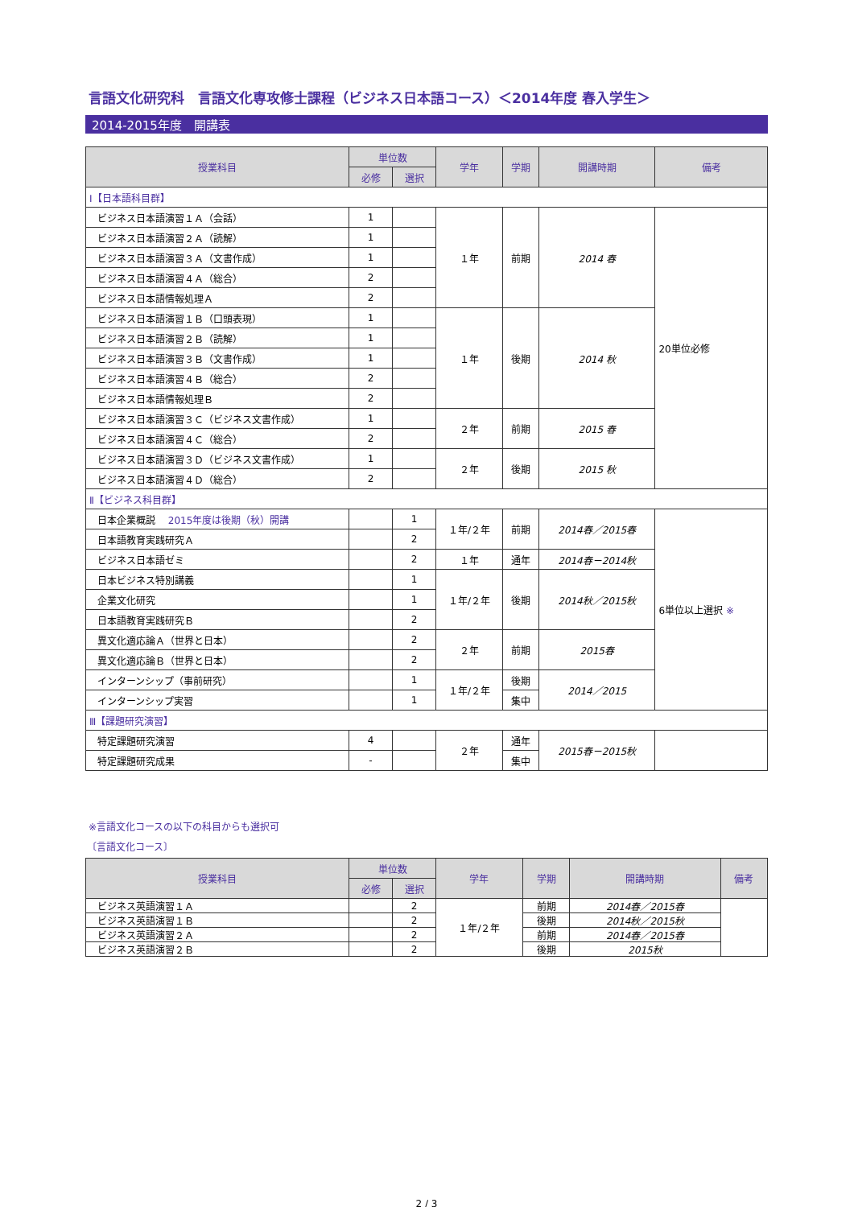言語文化研究科　言語文化専攻修士課程（ビジネス日本語コース）＜2014年度 春入学生＞
2014-2015年度　開講表
| 授業科目 | 単位数 | | 学年 | 学期 | 開講時期 | 備考 |
| --- | --- | --- | --- | --- | --- | --- |
| | 必修 | 選択 | | | | |
| Ⅰ【日本語科目群】 | | | | | | |
| ビジネス日本語演習１Ａ（会話） | 1 | | １年 | 前期 | 2014 春 | 20単位必修 |
| ビジネス日本語演習２Ａ（読解） | 1 | | | | | |
| ビジネス日本語演習３Ａ（文書作成） | 1 | | | | | |
| ビジネス日本語演習４Ａ（総合） | 2 | | | | | |
| ビジネス日本語情報処理Ａ | 2 | | | | | |
| ビジネス日本語演習１Ｂ（口頭表現） | 1 | | １年 | 後期 | 2014 秋 | |
| ビジネス日本語演習２Ｂ（読解） | 1 | | | | | |
| ビジネス日本語演習３Ｂ（文書作成） | 1 | | | | | |
| ビジネス日本語演習４Ｂ（総合） | 2 | | | | | |
| ビジネス日本語情報処理Ｂ | 2 | | | | | |
| ビジネス日本語演習３Ｃ（ビジネス文書作成） | 1 | | ２年 | 前期 | 2015 春 | |
| ビジネス日本語演習４Ｃ（総合） | 2 | | | | | |
| ビジネス日本語演習３Ｄ（ビジネス文書作成） | 1 | | ２年 | 後期 | 2015 秋 | |
| ビジネス日本語演習４Ｄ（総合） | 2 | | | | | |
| Ⅱ【ビジネス科目群】 | | | | | | |
| 日本企業概説 2015年度は後期（秋）開講 | | 1 | １年/２年 | 前期 | 2014春／2015春 | 6単位以上選択 ※ |
| 日本語教育実践研究Ａ | | 2 | | | | |
| ビジネス日本語ゼミ | | 2 | １年 | 通年 | 2014春－2014秋 | |
| 日本ビジネス特別講義 | | 1 | １年/２年 | 後期 | 2014秋／2015秋 | |
| 企業文化研究 | | 1 | | | | |
| 日本語教育実践研究Ｂ | | 2 | | | | |
| 異文化適応論Ａ（世界と日本） | | 2 | ２年 | 前期 | 2015春 | |
| 異文化適応論Ｂ（世界と日本） | | 2 | | | | |
| インターンシップ（事前研究） | | 1 | １年/２年 | 後期 | 2014／2015 | |
| インターンシップ実習 | | 1 | | 集中 | | |
| Ⅲ【課題研究演習】 | | | | | | |
| 特定課題研究演習 | 4 | | ２年 | 通年 | 2015春－2015秋 | |
| 特定課題研究成果 | - | | | 集中 | | |
※言語文化コースの以下の科目からも選択可
〔言語文化コース〕
| 授業科目 | 単位数 | | 学年 | 学期 | 開講時期 | 備考 |
| --- | --- | --- | --- | --- | --- | --- |
| | 必修 | 選択 | | | | |
| ビジネス英語演習１Ａ | | 2 | １年/２年 | 前期 | 2014春／2015春 | |
| ビジネス英語演習１Ｂ | | 2 | | 後期 | 2014秋／2015秋 | |
| ビジネス英語演習２Ａ | | 2 | | 前期 | 2014春／2015春 | |
| ビジネス英語演習２Ｂ | | 2 | | 後期 | 2015秋 | |
2 / 3